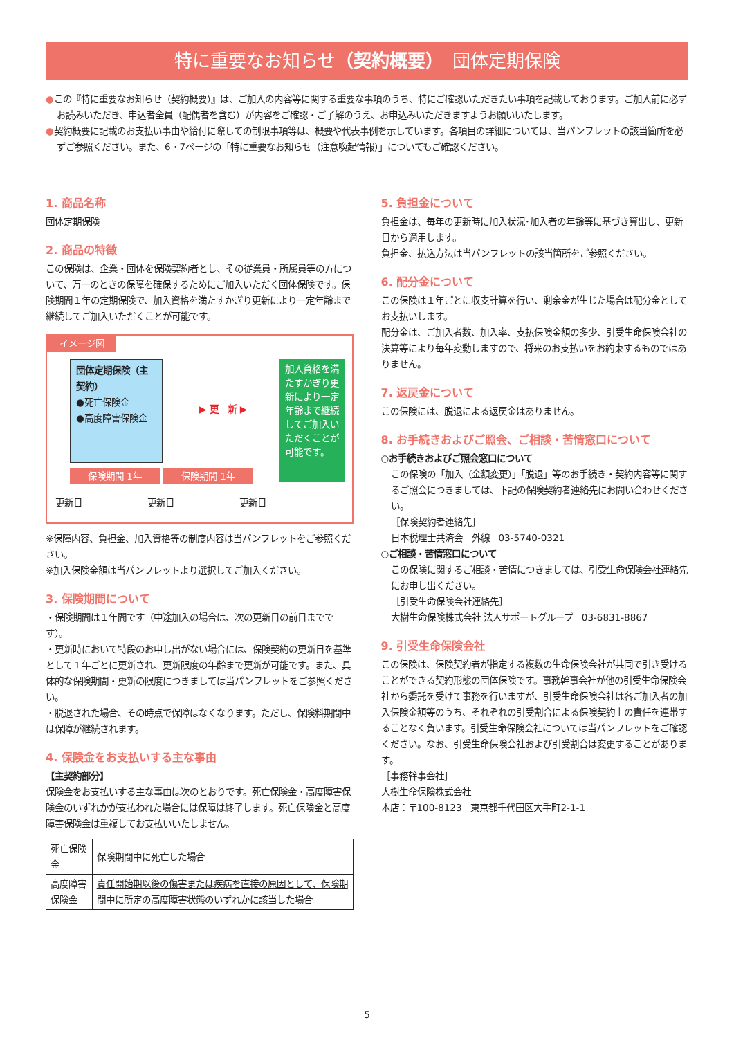特に重要なお知らせ（契約概要）　団体定期保険
●この『特に重要なお知らせ（契約概要）』は、ご加入の内容等に関する重要な事項のうち、特にご確認いただきたい事項を記載しております。ご加入前に必ずお読みいただき、申込者全員（配偶者を含む）が内容をご確認・ご了解のうえ、お申込みいただきますようお願いいたします。
●契約概要に記載のお支払い事由や給付に際しての制限事項等は、概要や代表事例を示しています。各項目の詳細については、当パンフレットの該当箇所を必ずご参照ください。また、6・7ページの「特に重要なお知らせ（注意喚起情報）」についてもご確認ください。
1. 商品名称
団体定期保険
2. 商品の特徴
この保険は、企業・団体を保険契約者とし、その従業員・所属員等の方について、万一のときの保障を確保するためにご加入いただく団体保険です。保険期間１年の定期保険で、加入資格を満たすかぎり更新により一定年齢まで継続してご加入いただくことが可能です。
イメージ図
団体定期保険（主契約）
●死亡保険金
●高度障害保険金
▶ 更　新 ▶
加入資格を満たすかぎり更新により一定年齢まで継続してご加入いただくことが可能です。
保険期間 1年 保険期間 1年
更新日 更新日 更新日
※保障内容、負担金、加入資格等の制度内容は当パンフレットをご参照ください。
※加入保険金額は当パンフレットより選択してご加入ください。
3. 保険期間について
・保険期間は１年間です（中途加入の場合は、次の更新日の前日までです）。
・更新時において特段のお申し出がない場合には、保険契約の更新日を基準として１年ごとに更新され、更新限度の年齢まで更新が可能です。また、具体的な保険期間・更新の限度につきましては当パンフレットをご参照ください。
・脱退された場合、その時点で保障はなくなります。ただし、保険料期間中は保障が継続されます。
4. 保険金をお支払いする主な事由
【主契約部分】
保険金をお支払いする主な事由は次のとおりです。死亡保険金・高度障害保険金のいずれかが支払われた場合には保障は終了します。死亡保険金と高度障害保険金は重複してお支払いいたしません。
| 死亡保険金 | 保険期間中に死亡した場合 |
| 高度障害保険金 | 責任開始期以後の傷害または疾病を直接の原因として、保険期間中 に所定の高度障害状態のいずれかに該当した場合 |
5. 負担金について
負担金は、毎年の更新時に加入状況･加入者の年齢等に基づき算出し、更新日から適用します。
負担金、払込方法は当パンフレットの該当箇所をご参照ください。
6. 配分金について
この保険は１年ごとに収支計算を行い、剰余金が生じた場合は配分金としてお支払いします。
配分金は、ご加入者数、加入率、支払保険金額の多少、引受生命保険会社の決算等により毎年変動しますので、将来のお支払いをお約束するものではありません。
7. 返戻金について
この保険には、脱退による返戻金はありません。
8. お手続きおよびご照会、ご相談・苦情窓口について
○お手続きおよびご照会窓口について
この保険の「加入（金額変更）」「脱退」等のお手続き・契約内容等に関するご照会につきましては、下記の保険契約者連絡先にお問い合わせください。
［保険契約者連絡先］
日本税理士共済会　外線　03-5740-0321
○ご相談・苦情窓口について
この保険に関するご相談・苦情につきましては、引受生命保険会社連絡先にお申し出ください。
［引受生命保険会社連絡先］
大樹生命保険株式会社 法人サポートグループ　03-6831-8867
9. 引受生命保険会社
この保険は、保険契約者が指定する複数の生命保険会社が共同で引き受けることができる契約形態の団体保険です。事務幹事会社が他の引受生命保険会社から委託を受けて事務を行いますが、引受生命保険会社は各ご加入者の加入保険金額等のうち、それぞれの引受割合による保険契約上の責任を連帯することなく負います。引受生命保険会社については当パンフレットをご確認ください。なお、引受生命保険会社および引受割合は変更することがあります。
［事務幹事会社］
大樹生命保険株式会社
本店：〒100-8123　東京都千代田区大手町2-1-1
5